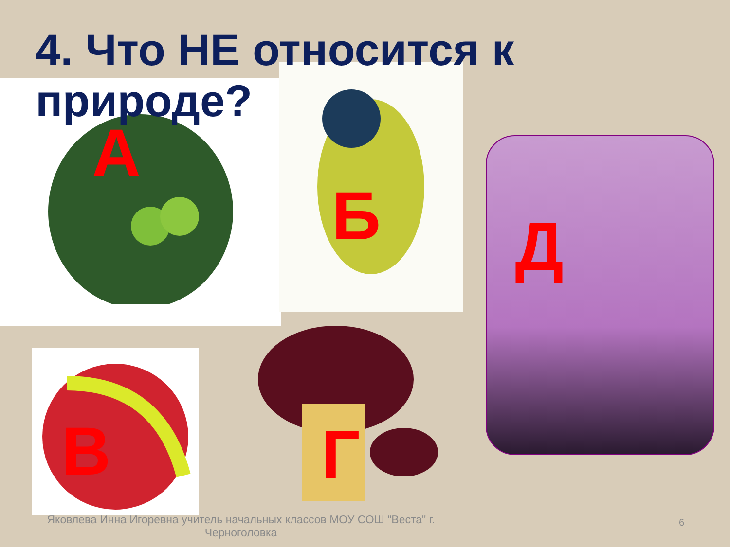4. Что НЕ относится к природе?
А
Б
Д
В
Г
Яковлева Инна Игоревна учитель начальных классов МОУ СОШ "Веста" г. Черноголовка
6